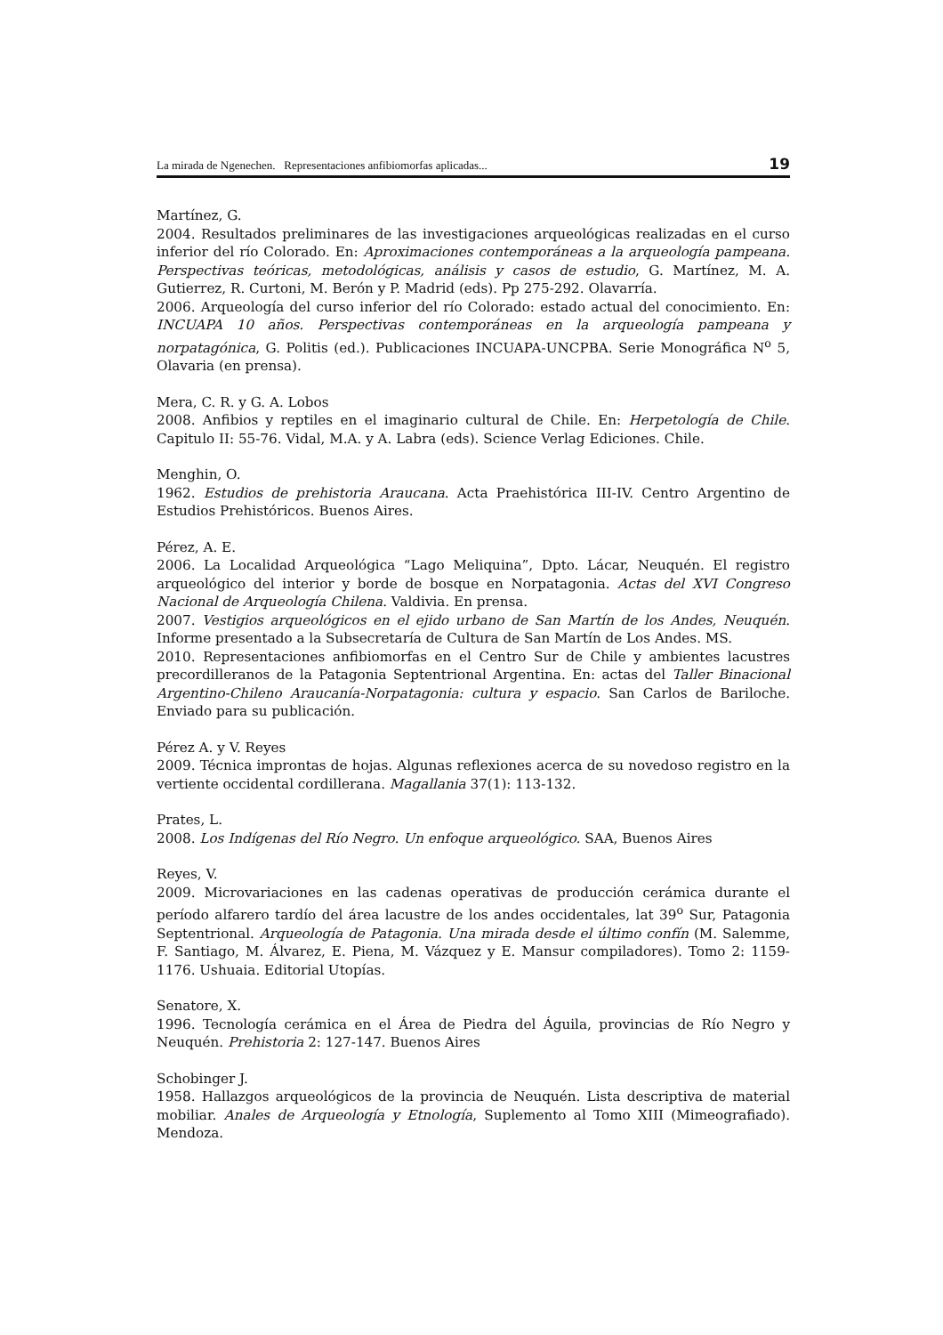La mirada de Ngenechen. Representaciones anfibiomorfas aplicadas... 19
Martínez, G.
2004. Resultados preliminares de las investigaciones arqueológicas realizadas en el curso inferior del río Colorado. En: Aproximaciones contemporáneas a la arqueología pampeana. Perspectivas teóricas, metodológicas, análisis y casos de estudio, G. Martínez, M. A. Gutierrez, R. Curtoni, M. Berón y P. Madrid (eds). Pp 275-292. Olavarría.
2006. Arqueología del curso inferior del río Colorado: estado actual del conocimiento. En: INCUAPA 10 años. Perspectivas contemporáneas en la arqueología pampeana y norpatagónica, G. Politis (ed.). Publicaciones INCUAPA-UNCPBA. Serie Monográfica N<sup>o</sup> 5, Olavaria (en prensa).
Mera, C. R. y G. A. Lobos
2008. Anfibios y reptiles en el imaginario cultural de Chile. En: Herpetología de Chile. Capitulo II: 55-76. Vidal, M.A. y A. Labra (eds). Science Verlag Ediciones. Chile.
Menghin, O.
1962. Estudios de prehistoria Araucana. Acta Praehistórica III-IV. Centro Argentino de Estudios Prehistóricos. Buenos Aires.
Pérez, A. E.
2006. La Localidad Arqueológica “Lago Meliquina”, Dpto. Lácar, Neuquén. El registro arqueológico del interior y borde de bosque en Norpatagonia. Actas del XVI Congreso Nacional de Arqueología Chilena. Valdivia. En prensa.
2007. Vestigios arqueológicos en el ejido urbano de San Martín de los Andes, Neuquén. Informe presentado a la Subsecretaría de Cultura de San Martín de Los Andes. MS.
2010. Representaciones anfibiomorfas en el Centro Sur de Chile y ambientes lacustres precordilleranos de la Patagonia Septentrional Argentina. En: actas del Taller Binacional Argentino-Chileno Araucanía-Norpatagonia: cultura y espacio. San Carlos de Bariloche. Enviado para su publicación.
Pérez A. y V. Reyes
2009. Técnica improntas de hojas. Algunas reflexiones acerca de su novedoso registro en la vertiente occidental cordillerana. Magallania 37(1): 113-132.
Prates, L.
2008. Los Indígenas del Río Negro. Un enfoque arqueológico. SAA, Buenos Aires
Reyes, V.
2009. Microvariaciones en las cadenas operativas de producción cerámica durante el período alfarero tardío del área lacustre de los andes occidentales, lat 39<sup>o</sup> Sur, Patagonia Septentrional. Arqueología de Patagonia. Una mirada desde el último confín (M. Salemme, F. Santiago, M. Álvarez, E. Piena, M. Vázquez y E. Mansur compiladores). Tomo 2: 1159-1176. Ushuaia. Editorial Utopías.
Senatore, X.
1996. Tecnología cerámica en el Área de Piedra del Águila, provincias de Río Negro y Neuquén. Prehistoria 2: 127-147. Buenos Aires
Schobinger J.
1958. Hallazgos arqueológicos de la provincia de Neuquén. Lista descriptiva de material mobiliar. Anales de Arqueología y Etnología, Suplemento al Tomo XIII (Mimeografiado). Mendoza.